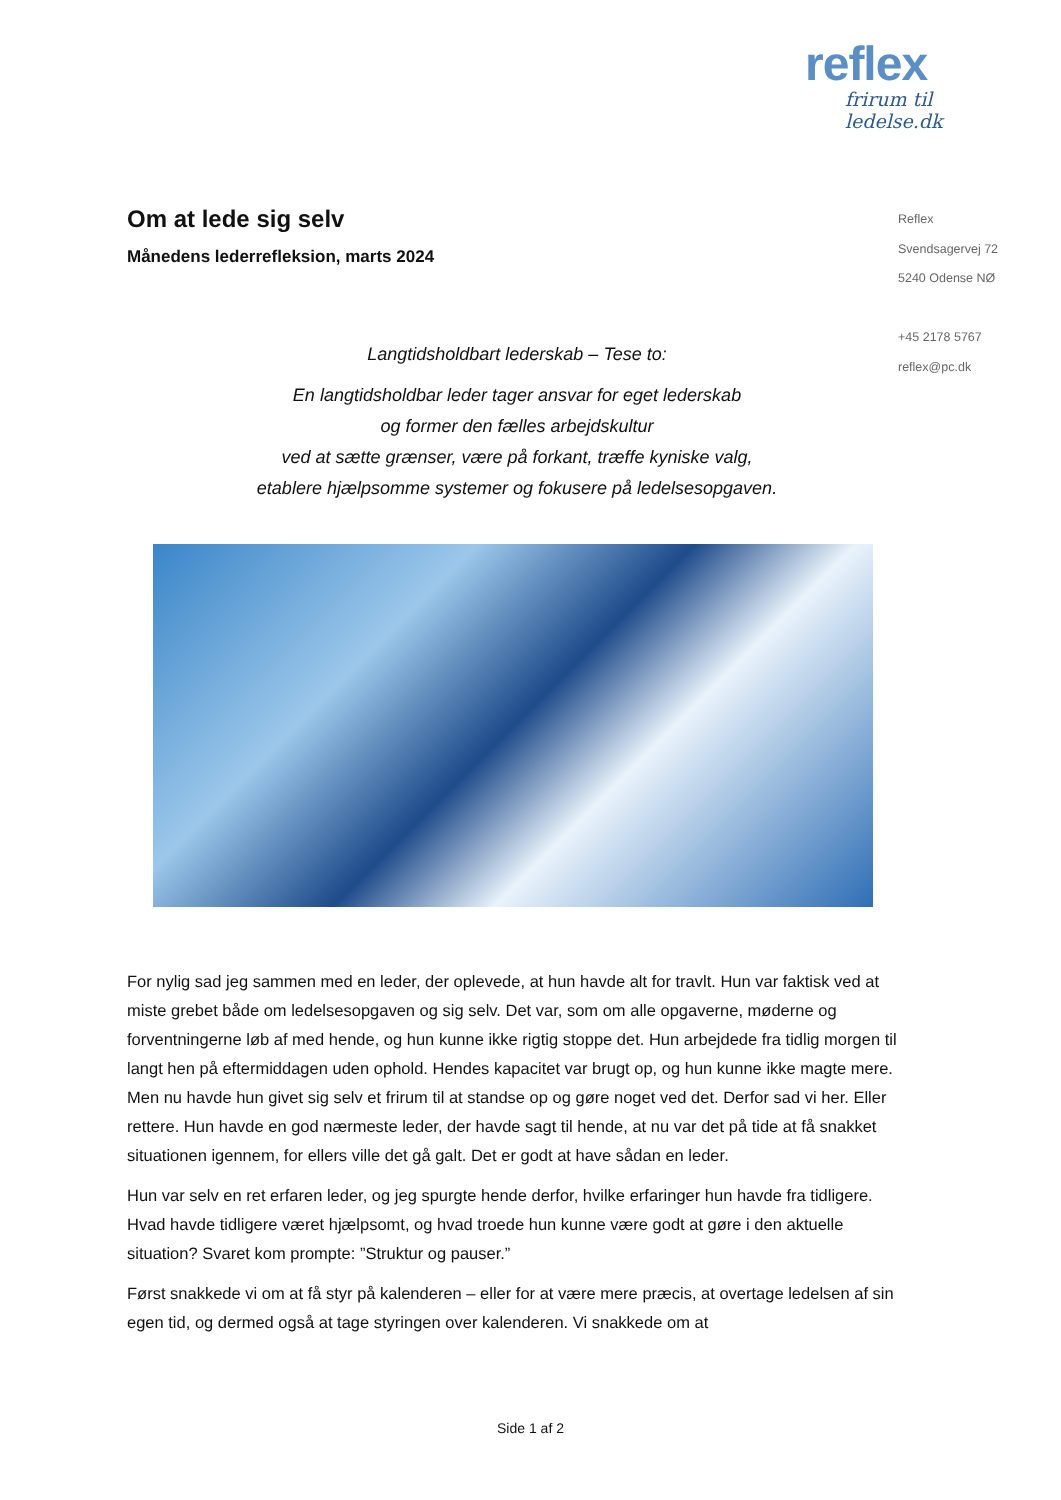reflex
frirum til ledelse.dk
Reflex
Svendsagervej 72
5240 Odense NØ
+45 2178 5767
reflex@pc.dk
Om at lede sig selv
Månedens lederrefleksion, marts 2024
Langtidsholdbart lederskab – Tese to:
En langtidsholdbar leder tager ansvar for eget lederskab
og former den fælles arbejdskultur
ved at sætte grænser, være på forkant, træffe kyniske valg,
etablere hjælpsomme systemer og fokusere på ledelsesopgaven.
For nylig sad jeg sammen med en leder, der oplevede, at hun havde alt for travlt. Hun var faktisk ved at miste grebet både om ledelsesopgaven og sig selv. Det var, som om alle opgaverne, møderne og forventningerne løb af med hende, og hun kunne ikke rigtig stoppe det. Hun arbejdede fra tidlig morgen til langt hen på eftermiddagen uden ophold. Hendes kapacitet var brugt op, og hun kunne ikke magte mere. Men nu havde hun givet sig selv et frirum til at standse op og gøre noget ved det. Derfor sad vi her. Eller rettere. Hun havde en god nærmeste leder, der havde sagt til hende, at nu var det på tide at få snakket situationen igennem, for ellers ville det gå galt. Det er godt at have sådan en leder.
Hun var selv en ret erfaren leder, og jeg spurgte hende derfor, hvilke erfaringer hun havde fra tidligere. Hvad havde tidligere været hjælpsomt, og hvad troede hun kunne være godt at gøre i den aktuelle situation? Svaret kom prompte: ”Struktur og pauser.”
Først snakkede vi om at få styr på kalenderen – eller for at være mere præcis, at overtage ledelsen af sin egen tid, og dermed også at tage styringen over kalenderen. Vi snakkede om at
Side 1 af 2